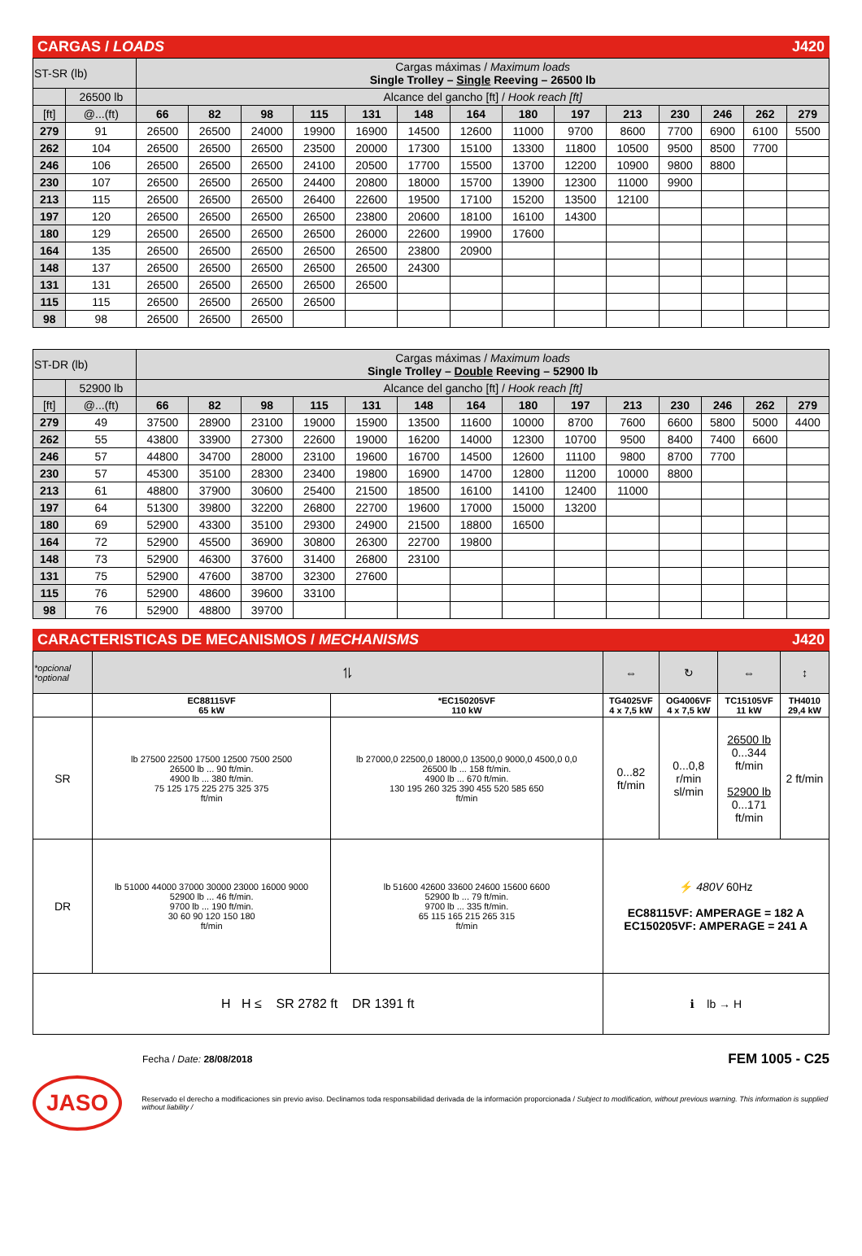CARGAS / LOADS J420
| ST-SR (lb) | | Cargas máximas / Maximum loads Single Trolley – Single Reeving – 26500 lb | | | | | | | | | | | | | |
| | 26500 lb | Alcance del gancho [ft] / Hook reach [ft] | | | | | | | | | | | | | |
| [ft] | @...(ft) | 66 | 82 | 98 | 115 | 131 | 148 | 164 | 180 | 197 | 213 | 230 | 246 | 262 | 279 |
| 279 | 91 | 26500 | 26500 | 24000 | 19900 | 16900 | 14500 | 12600 | 11000 | 9700 | 8600 | 7700 | 6900 | 6100 | 5500 |
| 262 | 104 | 26500 | 26500 | 26500 | 23500 | 20000 | 17300 | 15100 | 13300 | 11800 | 10500 | 9500 | 8500 | 7700 | |
| 246 | 106 | 26500 | 26500 | 26500 | 24100 | 20500 | 17700 | 15500 | 13700 | 12200 | 10900 | 9800 | 8800 | | |
| 230 | 107 | 26500 | 26500 | 26500 | 24400 | 20800 | 18000 | 15700 | 13900 | 12300 | 11000 | 9900 | | | |
| 213 | 115 | 26500 | 26500 | 26500 | 26400 | 22600 | 19500 | 17100 | 15200 | 13500 | 12100 | | | | |
| 197 | 120 | 26500 | 26500 | 26500 | 26500 | 23800 | 20600 | 18100 | 16100 | 14300 | | | | | |
| 180 | 129 | 26500 | 26500 | 26500 | 26500 | 26000 | 22600 | 19900 | 17600 | | | | | | |
| 164 | 135 | 26500 | 26500 | 26500 | 26500 | 26500 | 23800 | 20900 | | | | | | | |
| 148 | 137 | 26500 | 26500 | 26500 | 26500 | 26500 | 24300 | | | | | | | | |
| 131 | 131 | 26500 | 26500 | 26500 | 26500 | 26500 | | | | | | | | | |
| 115 | 115 | 26500 | 26500 | 26500 | 26500 | | | | | | | | | | |
| 98 | 98 | 26500 | 26500 | 26500 | | | | | | | | | | | |
| ST-DR (lb) | | Cargas máximas / Maximum loads Single Trolley – Double Reeving – 52900 lb | | | | | | | | | | | | | |
| | 52900 lb | Alcance del gancho [ft] / Hook reach [ft] | | | | | | | | | | | | | |
| [ft] | @...(ft) | 66 | 82 | 98 | 115 | 131 | 148 | 164 | 180 | 197 | 213 | 230 | 246 | 262 | 279 |
| 279 | 49 | 37500 | 28900 | 23100 | 19000 | 15900 | 13500 | 11600 | 10000 | 8700 | 7600 | 6600 | 5800 | 5000 | 4400 |
| 262 | 55 | 43800 | 33900 | 27300 | 22600 | 19000 | 16200 | 14000 | 12300 | 10700 | 9500 | 8400 | 7400 | 6600 | |
| 246 | 57 | 44800 | 34700 | 28000 | 23100 | 19600 | 16700 | 14500 | 12600 | 11100 | 9800 | 8700 | 7700 | | |
| 230 | 57 | 45300 | 35100 | 28300 | 23400 | 19800 | 16900 | 14700 | 12800 | 11200 | 10000 | 8800 | | | |
| 213 | 61 | 48800 | 37900 | 30600 | 25400 | 21500 | 18500 | 16100 | 14100 | 12400 | 11000 | | | | |
| 197 | 64 | 51300 | 39800 | 32200 | 26800 | 22700 | 19600 | 17000 | 15000 | 13200 | | | | | |
| 180 | 69 | 52900 | 43300 | 35100 | 29300 | 24900 | 21500 | 18800 | 16500 | | | | | | |
| 164 | 72 | 52900 | 45500 | 36900 | 30800 | 26300 | 22700 | 19800 | | | | | | | |
| 148 | 73 | 52900 | 46300 | 37600 | 31400 | 26800 | 23100 | | | | | | | | |
| 131 | 75 | 52900 | 47600 | 38700 | 32300 | 27600 | | | | | | | | | |
| 115 | 76 | 52900 | 48600 | 39600 | 33100 | | | | | | | | | | |
| 98 | 76 | 52900 | 48800 | 39700 | | | | | | | | | | | |
CARACTERISTICAS DE MECANISMOS / MECHANISMS J420
| *opcional *optional | ⥮ | | ⇔ | ↻ | ⇔ | ↕ |
| | EC88115VF 65 kW | *EC150205VF 110 kW | TG4025VF 4 x 7,5 kW | OG4006VF 4 x 7,5 kW | TC15105VF 11 kW | TH4010 29,4 kW |
| SR | lb 27500 22500 17500 12500 7500 2500 26500 lb ... 90 ft/min. 4900 lb ... 380 ft/min. 75 125 175 225 275 325 375 ft/min | lb 27000,0 22500,0 18000,0 13500,0 9000,0 4500,0 0,0 26500 lb ... 158 ft/min. 4900 lb ... 670 ft/min. 130 195 260 325 390 455 520 585 650 ft/min | 0...82 ft/min | 0...0,8 r/min sl/min | 26500 lb 0...344 ft/min 52900 lb 0...171 ft/min | 2 ft/min |
| DR | lb 51000 44000 37000 30000 23000 16000 9000 52900 lb ... 46 ft/min. 9700 lb ... 190 ft/min. 30 60 90 120 150 180 ft/min | lb 51600 42600 33600 24600 15600 6600 52900 lb ... 79 ft/min. 9700 lb ... 335 ft/min. 65 115 165 215 265 315 ft/min | ⚡ 480V 60Hz EC88115VF: AMPERAGE = 182 A EC150205VF: AMPERAGE = 241 A | | | |
| H H ≤ SR 2782 ft DR 1391 ft | | | ℹ lb → H | | | |
Fecha / Date: 28/08/2018 FEM 1005 - C25
JASO
Reservado el derecho a modificaciones sin previo aviso. Declinamos toda responsabilidad derivada de la información proporcionada / Subject to modification, without previous warning. This information is supplied without liability /